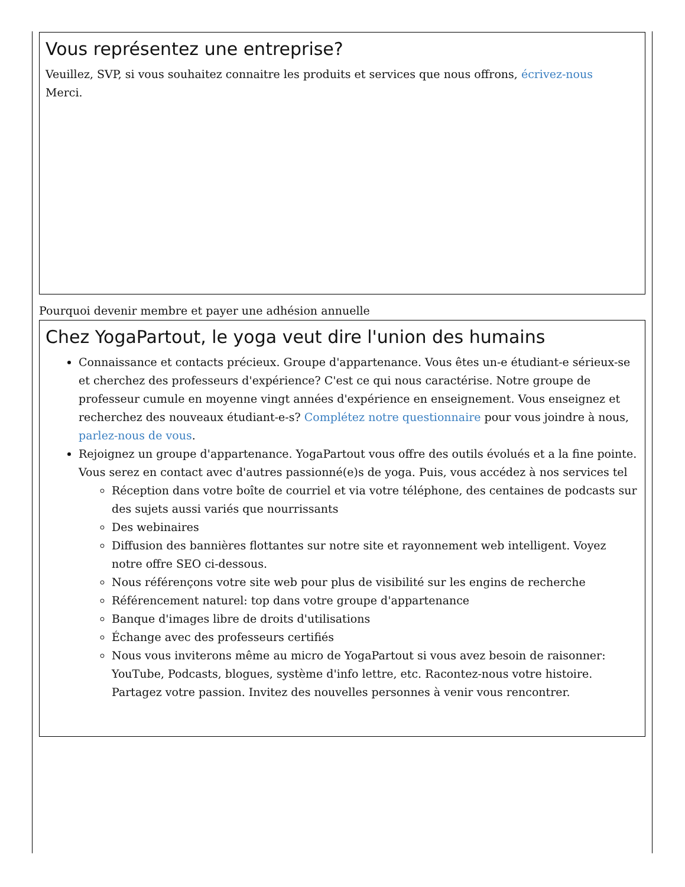Vous représentez une entreprise?
Veuillez, SVP, si vous souhaitez connaitre les produits et services que nous offrons, écrivez-nous
Merci.
Pourquoi devenir membre et payer une adhésion annuelle
Chez YogaPartout, le yoga veut dire l'union des humains
Connaissance et contacts précieux. Groupe d'appartenance. Vous êtes un-e étudiant-e sérieux-se et cherchez des professeurs d'expérience? C'est ce qui nous caractérise. Notre groupe de professeur cumule en moyenne vingt années d'expérience en enseignement. Vous enseignez et recherchez des nouveaux étudiant-e-s? Complétez notre questionnaire pour vous joindre à nous, parlez-nous de vous.
Rejoignez un groupe d'appartenance. YogaPartout vous offre des outils évolués et a la fine pointe. Vous serez en contact avec d'autres passionné(e)s de yoga. Puis, vous accédez à nos services tel
Réception dans votre boîte de courriel et via votre téléphone, des centaines de podcasts sur des sujets aussi variés que nourrissants
Des webinaires
Diffusion des bannières flottantes sur notre site et rayonnement web intelligent. Voyez notre offre SEO ci-dessous.
Nous référençons votre site web pour plus de visibilité sur les engins de recherche
Référencement naturel: top dans votre groupe d'appartenance
Banque d'images libre de droits d'utilisations
Échange avec des professeurs certifiés
Nous vous inviterons même au micro de YogaPartout si vous avez besoin de raisonner: YouTube, Podcasts, blogues, système d'info lettre, etc. Racontez-nous votre histoire. Partagez votre passion. Invitez des nouvelles personnes à venir vous rencontrer.